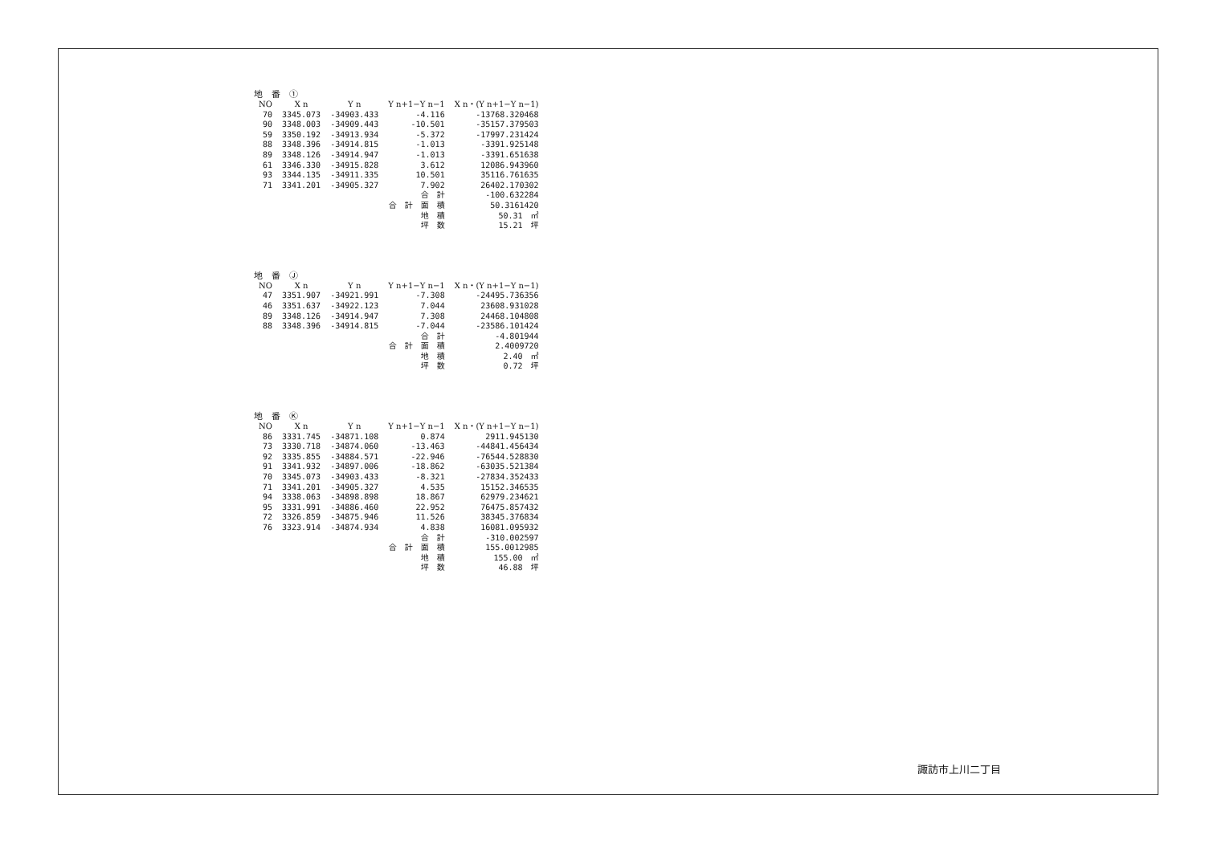地　番　①
| NO | X n | Y n | Y n+1−Y n−1 | X n・(Y n+1−Y n−1) |
| --- | --- | --- | --- | --- |
| 70 | 3345.073 | -34903.433 | -4.116 | -13768.320468 |
| 90 | 3348.003 | -34909.443 | -10.501 | -35157.379503 |
| 59 | 3350.192 | -34913.934 | -5.372 | -17997.231424 |
| 88 | 3348.396 | -34914.815 | -1.013 | -3391.925148 |
| 89 | 3348.126 | -34914.947 | -1.013 | -3391.651638 |
| 61 | 3346.330 | -34915.828 | 3.612 | 12086.943960 |
| 93 | 3344.135 | -34911.335 | 10.501 | 35116.761635 |
| 71 | 3341.201 | -34905.327 | 7.902 | 26402.170302 |
| | | | 合 計 | -100.632284 |
| | | | 合 計 面 積 | 50.3161420 |
| | | | 地 積 | 50.31 ㎡ |
| | | | 坪 数 | 15.21 坪 |
地　番　Ⓙ
| NO | X n | Y n | Y n+1−Y n−1 | X n・(Y n+1−Y n−1) |
| --- | --- | --- | --- | --- |
| 47 | 3351.907 | -34921.991 | -7.308 | -24495.736356 |
| 46 | 3351.637 | -34922.123 | 7.044 | 23608.931028 |
| 89 | 3348.126 | -34914.947 | 7.308 | 24468.104808 |
| 88 | 3348.396 | -34914.815 | -7.044 | -23586.101424 |
| | | | 合 計 | -4.801944 |
| | | | 合 計 面 積 | 2.4009720 |
| | | | 地 積 | 2.40 ㎡ |
| | | | 坪 数 | 0.72 坪 |
地　番　Ⓚ
| NO | X n | Y n | Y n+1−Y n−1 | X n・(Y n+1−Y n−1) |
| --- | --- | --- | --- | --- |
| 86 | 3331.745 | -34871.108 | 0.874 | 2911.945130 |
| 73 | 3330.718 | -34874.060 | -13.463 | -44841.456434 |
| 92 | 3335.855 | -34884.571 | -22.946 | -76544.528830 |
| 91 | 3341.932 | -34897.006 | -18.862 | -63035.521384 |
| 70 | 3345.073 | -34903.433 | -8.321 | -27834.352433 |
| 71 | 3341.201 | -34905.327 | 4.535 | 15152.346535 |
| 94 | 3338.063 | -34898.898 | 18.867 | 62979.234621 |
| 95 | 3331.991 | -34886.460 | 22.952 | 76475.857432 |
| 72 | 3326.859 | -34875.946 | 11.526 | 38345.376834 |
| 76 | 3323.914 | -34874.934 | 4.838 | 16081.095932 |
| | | | 合 計 | -310.002597 |
| | | | 合 計 面 積 | 155.0012985 |
| | | | 地 積 | 155.00 ㎡ |
| | | | 坪 数 | 46.88 坪 |
諏訪市上川二丁目